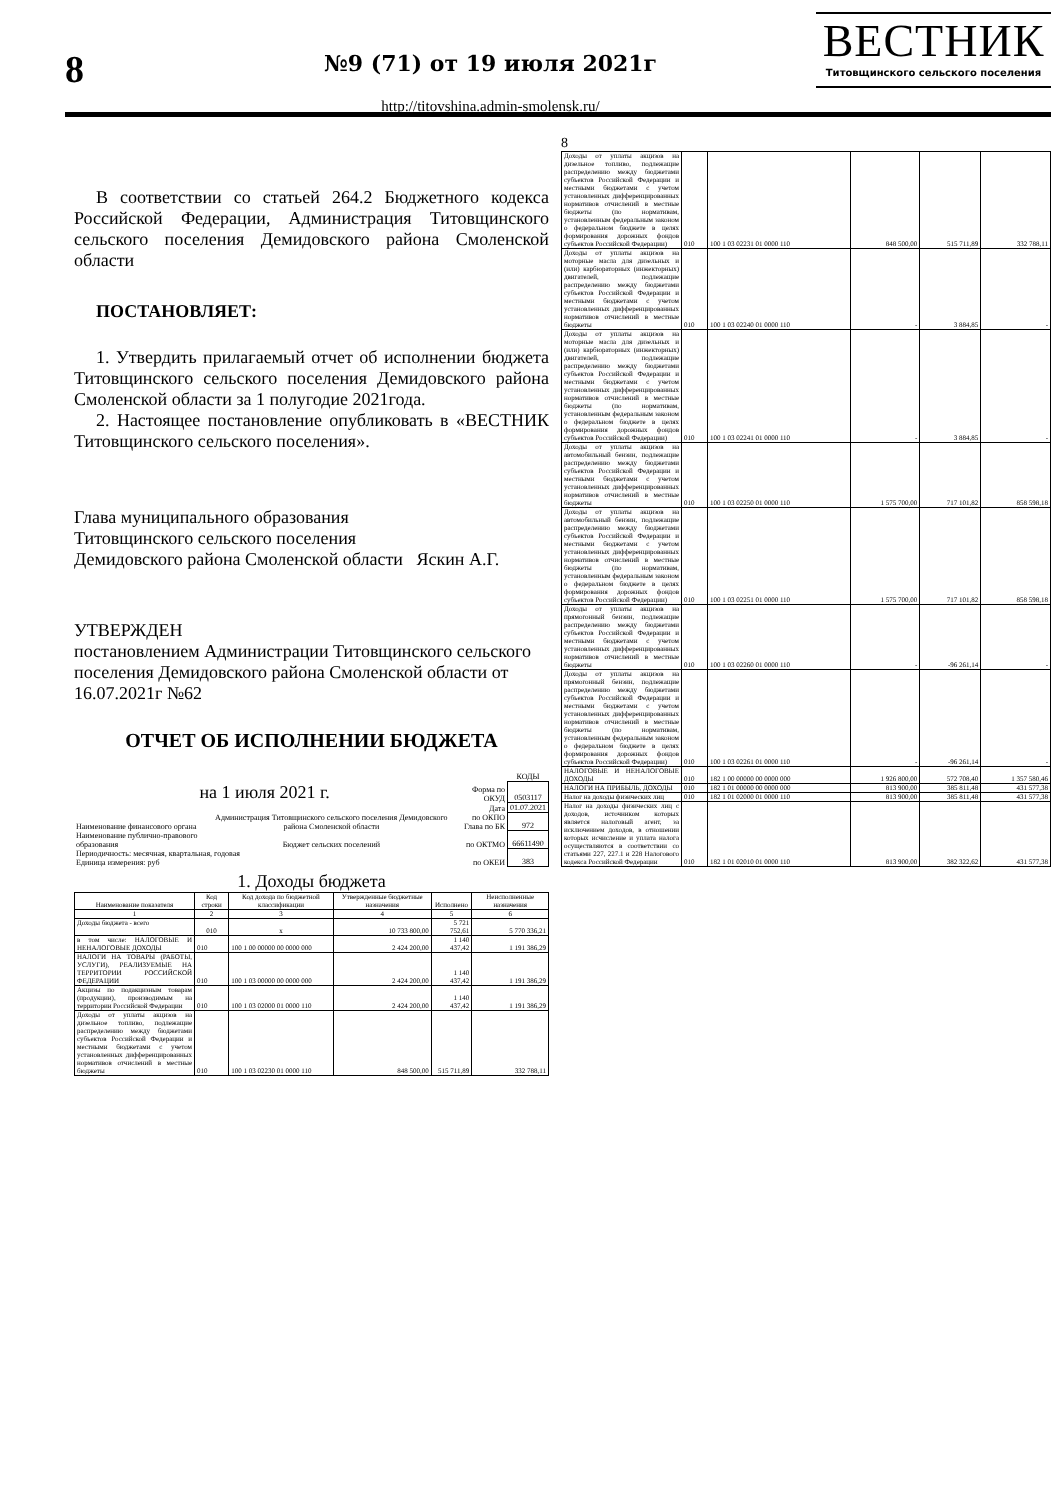8
№9 (71) от 19 июля 2021г
http://titovshina.admin-smolensk.ru/
ВЕСТНИК
Титовщинского сельского поселения
В соответствии со статьей 264.2 Бюджетного кодекса Российской Федерации, Администрация Титовщинского сельского поселения Демидовского района Смоленской области
ПОСТАНОВЛЯЕТ:
1. Утвердить прилагаемый отчет об исполнении бюджета Титовщинского сельского поселения Демидовского района Смоленской области за 1 полугодие 2021года.
2. Настоящее постановление опубликовать в «ВЕСТНИК Титовщинского сельского поселения».
Глава муниципального образования
Титовщинского сельского поселения
Демидовского района Смоленской области Яскин А.Г.
УТВЕРЖДЕН
постановлением Администрации Титовщинского сельского поселения Демидовского района Смоленской области от 16.07.2021г №62
ОТЧЕТ ОБ ИСПОЛНЕНИИ БЮДЖЕТА
| | | | КОДЫ |
| на 1 июля 2021 г. | | Форма по ОКУД | 0503117 |
| | | Дата | 01.07.2021 |
| Наименование финансового органа | Администрация Титовщинского сельского поселения Демидовского района Смоленской области | по ОКПО Глава по БК | 972 |
| Наименование публично-правового образования | Бюджет сельских поселений | по ОКТМО | 66611490 |
| Периодичность: месячная, квартальная, годовая Единица измерения: руб | | по ОКЕИ | 383 |
1. Доходы бюджета
| Наименование показателя | Код строки | Код дохода по бюджетной классификации | Утвержденные бюджетные назначения | Исполнено | Неисполненные назначения |
| --- | --- | --- | --- | --- | --- |
| 1 | 2 | 3 | 4 | 5 | 6 |
| Доходы бюджета - всего | 010 | x | 10 733 800,00 | 5 721 752,61 | 5 770 336,21 |
| в том числе: НАЛОГОВЫЕ И НЕНАЛОГОВЫЕ ДОХОДЫ | 010 | 100 1 00 00000 00 0000 000 | 2 424 200,00 | 1 140 437,42 | 1 191 386,29 |
| НАЛОГИ НА ТОВАРЫ (РАБОТЫ, УСЛУГИ), РЕАЛИЗУЕМЫЕ НА ТЕРРИТОРИИ РОССИЙСКОЙ ФЕДЕРАЦИИ | 010 | 100 1 03 00000 00 0000 000 | 2 424 200,00 | 1 140 437,42 | 1 191 386,29 |
| Акцизы по подакцизным товарам (продукции), производимым на территории Российской Федерации | 010 | 100 1 03 02000 01 0000 110 | 2 424 200,00 | 1 140 437,42 | 1 191 386,29 |
| Доходы от уплаты акцизов на дизельное топливо, подлежащие распределению между бюджетами субъектов Российской Федерации и местными бюджетами с учетом установленных дифференцированных нормативов отчислений в местные бюджеты | 010 | 100 1 03 02230 01 0000 110 | 848 500,00 | 515 711,89 | 332 788,11 |
8
| Доходы от уплаты акцизов на дизельное топливо, подлежащие распределению между бюджетами субъектов Российской Федерации и местными бюджетами с учетом установленных дифференцированных нормативов отчислений в местные бюджеты (по нормативам, установленным федеральным законом о федеральном бюджете в целях формирования дорожных фондов субъектов Российской Федерации) | 010 | 100 1 03 02231 01 0000 110 | 848 500,00 | 515 711,89 | 332 788,11 |
| Доходы от уплаты акцизов на моторные масла для дизельных и (или) карбюраторных (инжекторных) двигателей, подлежащие распределению между бюджетами субъектов Российской Федерации и местными бюджетами с учетом установленных дифференцированных нормативов отчислений в местные бюджеты | 010 | 100 1 03 02240 01 0000 110 | - | 3 884,85 | - |
| Доходы от уплаты акцизов на моторные масла для дизельных и (или) карбюраторных (инжекторных) двигателей, подлежащие распределению между бюджетами субъектов Российской Федерации и местными бюджетами с учетом установленных дифференцированных нормативов отчислений в местные бюджеты (по нормативам, установленным федеральным законом о федеральном бюджете в целях формирования дорожных фондов субъектов Российской Федерации) | 010 | 100 1 03 02241 01 0000 110 | - | 3 884,85 | - |
| Доходы от уплаты акцизов на автомобильный бензин, подлежащие распределению между бюджетами субъектов Российской Федерации и местными бюджетами с учетом установленных дифференцированных нормативов отчислений в местные бюджеты | 010 | 100 1 03 02250 01 0000 110 | 1 575 700,00 | 717 101,82 | 858 598,18 |
| Доходы от уплаты акцизов на автомобильный бензин, подлежащие распределению между бюджетами субъектов Российской Федерации и местными бюджетами с учетом установленных дифференцированных нормативов отчислений в местные бюджеты (по нормативам, установленным федеральным законом о федеральном бюджете в целях формирования дорожных фондов субъектов Российской Федерации) | 010 | 100 1 03 02251 01 0000 110 | 1 575 700,00 | 717 101,82 | 858 598,18 |
| Доходы от уплаты акцизов на прямогонный бензин, подлежащие распределению между бюджетами субъектов Российской Федерации и местными бюджетами с учетом установленных дифференцированных нормативов отчислений в местные бюджеты | 010 | 100 1 03 02260 01 0000 110 | - | -96 261,14 | - |
| Доходы от уплаты акцизов на прямогонный бензин, подлежащие распределению между бюджетами субъектов Российской Федерации и местными бюджетами с учетом установленных дифференцированных нормативов отчислений в местные бюджеты (по нормативам, установленным федеральным законом о федеральном бюджете в целях формирования дорожных фондов субъектов Российской Федерации) | 010 | 100 1 03 02261 01 0000 110 | - | -96 261,14 | - |
| НАЛОГОВЫЕ И НЕНАЛОГОВЫЕ ДОХОДЫ | 010 | 182 1 00 00000 00 0000 000 | 1 926 800,00 | 572 708,40 | 1 357 580,46 |
| НАЛОГИ НА ПРИБЫЛЬ, ДОХОДЫ | 010 | 182 1 01 00000 00 0000 000 | 813 900,00 | 385 811,48 | 431 577,38 |
| Налог на доходы физических лиц | 010 | 182 1 01 02000 01 0000 110 | 813 900,00 | 385 811,48 | 431 577,38 |
| Налог на доходы физических лиц с доходов, источником которых является налоговый агент, за исключением доходов, в отношении которых исчисление и уплата налога осуществляются в соответствии со статьями 227, 227.1 и 228 Налогового кодекса Российской Федерации | 010 | 182 1 01 02010 01 0000 110 | 813 900,00 | 382 322,62 | 431 577,38 |